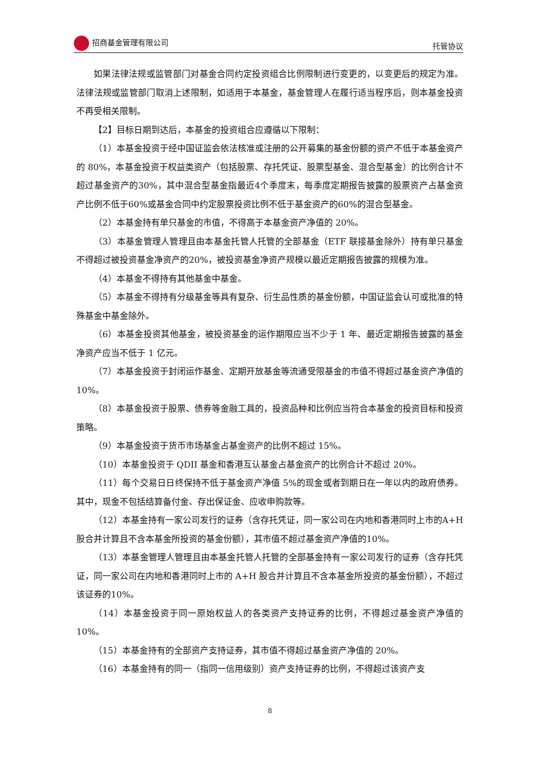招商基金管理有限公司 托管协议
如果法律法规或监管部门对基金合同约定投资组合比例限制进行变更的，以变更后的规定为准。法律法规或监管部门取消上述限制，如适用于本基金，基金管理人在履行适当程序后，则本基金投资不再受相关限制。
【2】目标日期到达后，本基金的投资组合应遵循以下限制：
（1）本基金投资于经中国证监会依法核准或注册的公开募集的基金份额的资产不低于本基金资产的 80%，本基金投资于权益类资产（包括股票、存托凭证、股票型基金、混合型基金）的比例合计不超过基金资产的30%，其中混合型基金指最近4个季度末，每季度定期报告披露的股票资产占基金资产比例不低于60%或基金合同中约定股票投资比例不低于基金资产的60%的混合型基金。
（2）本基金持有单只基金的市值，不得高于本基金资产净值的 20%。
（3）本基金管理人管理且由本基金托管人托管的全部基金（ETF 联接基金除外）持有单只基金不得超过被投资基金净资产的20%，被投资基金净资产规模以最近定期报告披露的规模为准。
（4）本基金不得持有其他基金中基金。
（5）本基金不得持有分级基金等具有复杂、衍生品性质的基金份额，中国证监会认可或批准的特殊基金中基金除外。
（6）本基金投资其他基金，被投资基金的运作期限应当不少于 1 年、最近定期报告披露的基金净资产应当不低于 1 亿元。
（7）本基金投资于封闭运作基金、定期开放基金等流通受限基金的市值不得超过基金资产净值的 10%。
（8）本基金投资于股票、债券等金融工具的，投资品种和比例应当符合本基金的投资目标和投资策略。
（9）本基金投资于货币市场基金占基金资产的比例不超过 15%。
（10）本基金投资于 QDII 基金和香港互认基金占基金资产的比例合计不超过 20%。
（11）每个交易日日终保持不低于基金资产净值 5%的现金或者到期日在一年以内的政府债券。其中，现金不包括结算备付金、存出保证金、应收申购款等。
（12）本基金持有一家公司发行的证券（含存托凭证，同一家公司在内地和香港同时上市的A+H股合并计算且不含本基金所投资的基金份额），其市值不超过基金资产净值的10%。
（13）本基金管理人管理且由本基金托管人托管的全部基金持有一家公司发行的证券（含存托凭证，同一家公司在内地和香港同时上市的 A+H 股合并计算且不含本基金所投资的基金份额），不超过该证券的10%。
（14）本基金投资于同一原始权益人的各类资产支持证券的比例，不得超过基金资产净值的10%。
（15）本基金持有的全部资产支持证券，其市值不得超过基金资产净值的 20%。
（16）本基金持有的同一（指同一信用级别）资产支持证券的比例，不得超过该资产支
8